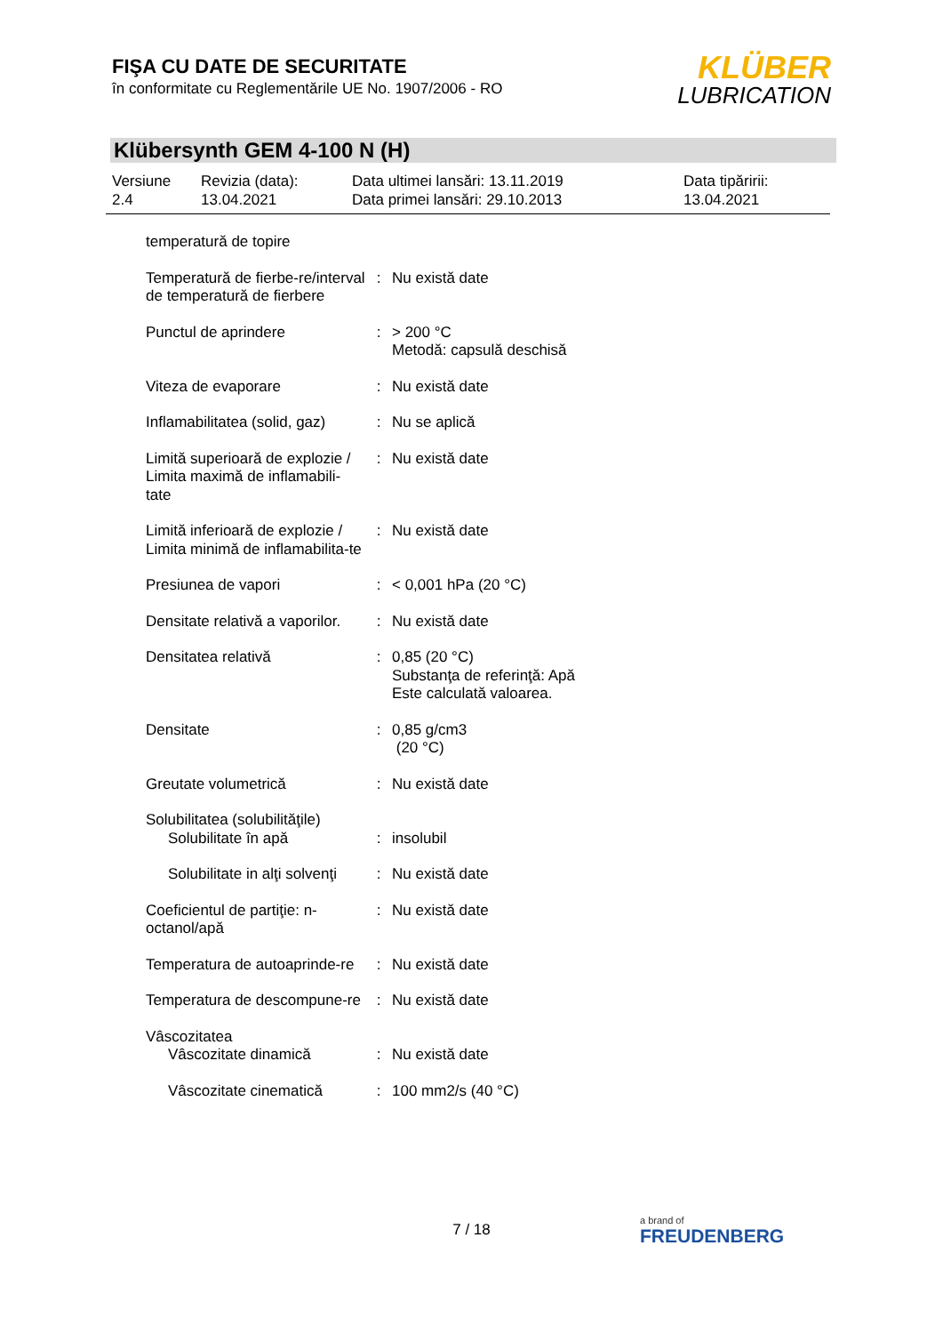FIŞA CU DATE DE SECURITATE
în conformitate cu Reglementările UE No. 1907/2006 - RO
KLÜBER
LUBRICATION
Klübersynth GEM 4-100 N (H)
| Versiune 2.4 | Revizia (data): 13.04.2021 | Data ultimei lansări: 13.11.2019 Data primei lansări: 29.10.2013 | Data tipăririi: 13.04.2021 |
| temperatură de topire | | |
| Temperatură de fierbe-re/interval de temperatură de fierbere | : | Nu există date |
| Punctul de aprindere | : | > 200 °C Metodă: capsulă deschisă |
| Viteza de evaporare | : | Nu există date |
| Inflamabilitatea (solid, gaz) | : | Nu se aplică |
| Limită superioară de explozie / Limita maximă de inflamabili-tate | : | Nu există date |
| Limită inferioară de explozie / Limita minimă de inflamabilita-te | : | Nu există date |
| Presiunea de vapori | : | < 0,001 hPa (20 °C) |
| Densitate relativă a vaporilor. | : | Nu există date |
| Densitatea relativă | : | 0,85 (20 °C) Substanţa de referinţă: Apă Este calculată valoarea. |
| Densitate | : | 0,85 g/cm3 (20 °C) |
| Greutate volumetrică | : | Nu există date |
| Solubilitatea (solubilităţile) Solubilitate în apă | : | insolubil |
| Solubilitate in alţi solvenţi | : | Nu există date |
| Coeficientul de partiţie: n-octanol/apă | : | Nu există date |
| Temperatura de autoaprinde-re | : | Nu există date |
| Temperatura de descompune-re | : | Nu există date |
| Vâscozitatea Vâscozitate dinamică | : | Nu există date |
| Vâscozitate cinematică | : | 100 mm2/s (40 °C) |
7 / 18
a brand of
FREUDENBERG